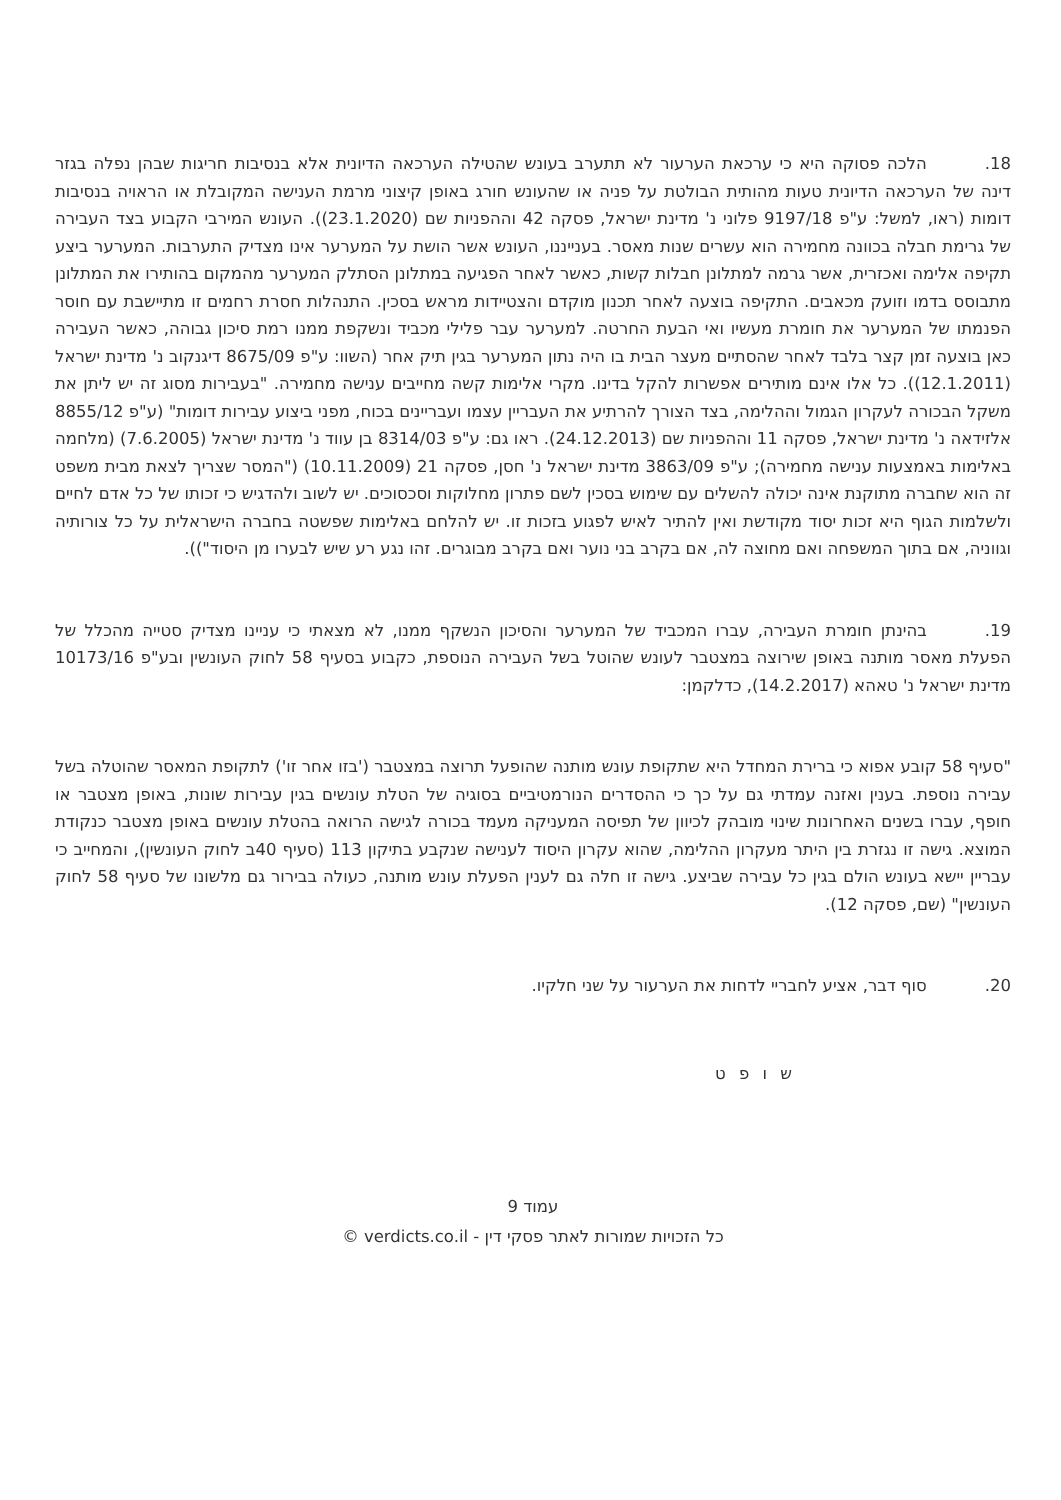18. הלכה פסוקה היא כי ערכאת הערעור לא תתערב בעונש שהטילה הערכאה הדיונית אלא בנסיבות חריגות שבהן נפלה בגזר דינה של הערכאה הדיונית טעות מהותית הבולטת על פניה או שהעונש חורג באופן קיצוני מרמת הענישה המקובלת או הראויה בנסיבות דומות (ראו, למשל: ע"פ 9197/18 פלוני נ' מדינת ישראל, פסקה 42 וההפניות שם (23.1.2020)). העונש המירבי הקבוע בצד העבירה של גרימת חבלה בכוונה מחמירה הוא עשרים שנות מאסר. בענייננו, העונש אשר הושת על המערער אינו מצדיק התערבות. המערער ביצע תקיפה אלימה ואכזרית, אשר גרמה למתלונן חבלות קשות, כאשר לאחר הפגיעה במתלונן הסתלק המערער מהמקום בהותירו את המתלונן מתבוסס בדמו וזועק מכאבים. התקיפה בוצעה לאחר תכנון מוקדם והצטיידות מראש בסכין. התנהלות חסרת רחמים זו מתיישבת עם חוסר הפנמתו של המערער את חומרת מעשיו ואי הבעת החרטה. למערער עבר פלילי מכביד ונשקפת ממנו רמת סיכון גבוהה, כאשר העבירה כאן בוצעה זמן קצר בלבד לאחר שהסתיים מעצר הבית בו היה נתון המערער בגין תיק אחר (השוו: ע"פ 8675/09 דיגנקוב נ' מדינת ישראל (12.1.2011)). כל אלו אינם מותירים אפשרות להקל בדינו. מקרי אלימות קשה מחייבים ענישה מחמירה. "בעבירות מסוג זה יש ליתן את משקל הבכורה לעקרון הגמול וההלימה, בצד הצורך להרתיע את העבריין עצמו ועבריינים בכוח, מפני ביצוע עבירות דומות" (ע"פ 8855/12 אלזידאה נ' מדינת ישראל, פסקה 11 וההפניות שם (24.12.2013). ראו גם: ע"פ 8314/03 בן עווד נ' מדינת ישראל (7.6.2005) (מלחמה באלימות באמצעות ענישה מחמירה); ע"פ 3863/09 מדינת ישראל נ' חסן, פסקה 21 (10.11.2009) ("המסר שצריך לצאת מבית משפט זה הוא שחברה מתוקנת אינה יכולה להשלים עם שימוש בסכין לשם פתרון מחלוקות וסכסוכים. יש לשוב ולהדגיש כי זכותו של כל אדם לחיים ולשלמות הגוף היא זכות יסוד מקודשת ואין להתיר לאיש לפגוע בזכות זו. יש להלחם באלימות שפשטה בחברה הישראלית על כל צורותיה וגווניה, אם בתוך המשפחה ואם מחוצה לה, אם בקרב בני נוער ואם בקרב מבוגרים. זהו נגע רע שיש לבערו מן היסוד")).
19. בהינתן חומרת העבירה, עברו המכביד של המערער והסיכון הנשקף ממנו, לא מצאתי כי עניינו מצדיק סטייה מהכלל של הפעלת מאסר מותנה באופן שירוצה במצטבר לעונש שהוטל בשל העבירה הנוספת, כקבוע בסעיף 58 לחוק העונשין ובע"פ 10173/16 מדינת ישראל נ' טאהא (14.2.2017), כדלקמן:
"סעיף 58 קובע אפוא כי ברירת המחדל היא שתקופת עונש מותנה שהופעל תרוצה במצטבר ('בזו אחר זו') לתקופת המאסר שהוטלה בשל עבירה נוספת. בענין ואזנה עמדתי גם על כך כי ההסדרים הנורמטיביים בסוגיה של הטלת עונשים בגין עבירות שונות, באופן מצטבר או חופף, עברו בשנים האחרונות שינוי מובהק לכיוון של תפיסה המעניקה מעמד בכורה לגישה הרואה בהטלת עונשים באופן מצטבר כנקודת המוצא. גישה זו נגזרת בין היתר מעקרון ההלימה, שהוא עקרון היסוד לענישה שנקבע בתיקון 113 (סעיף 40ב לחוק העונשין), והמחייב כי עבריין יישא בעונש הולם בגין כל עבירה שביצע. גישה זו חלה גם לענין הפעלת עונש מותנה, כעולה בבירור גם מלשונו של סעיף 58 לחוק העונשין" (שם, פסקה 12).
20. סוף דבר, אציע לחבריי לדחות את הערעור על שני חלקיו.
ש ו פ ט
עמוד 9
כל הזכויות שמורות לאתר פסקי דין - verdicts.co.il ©